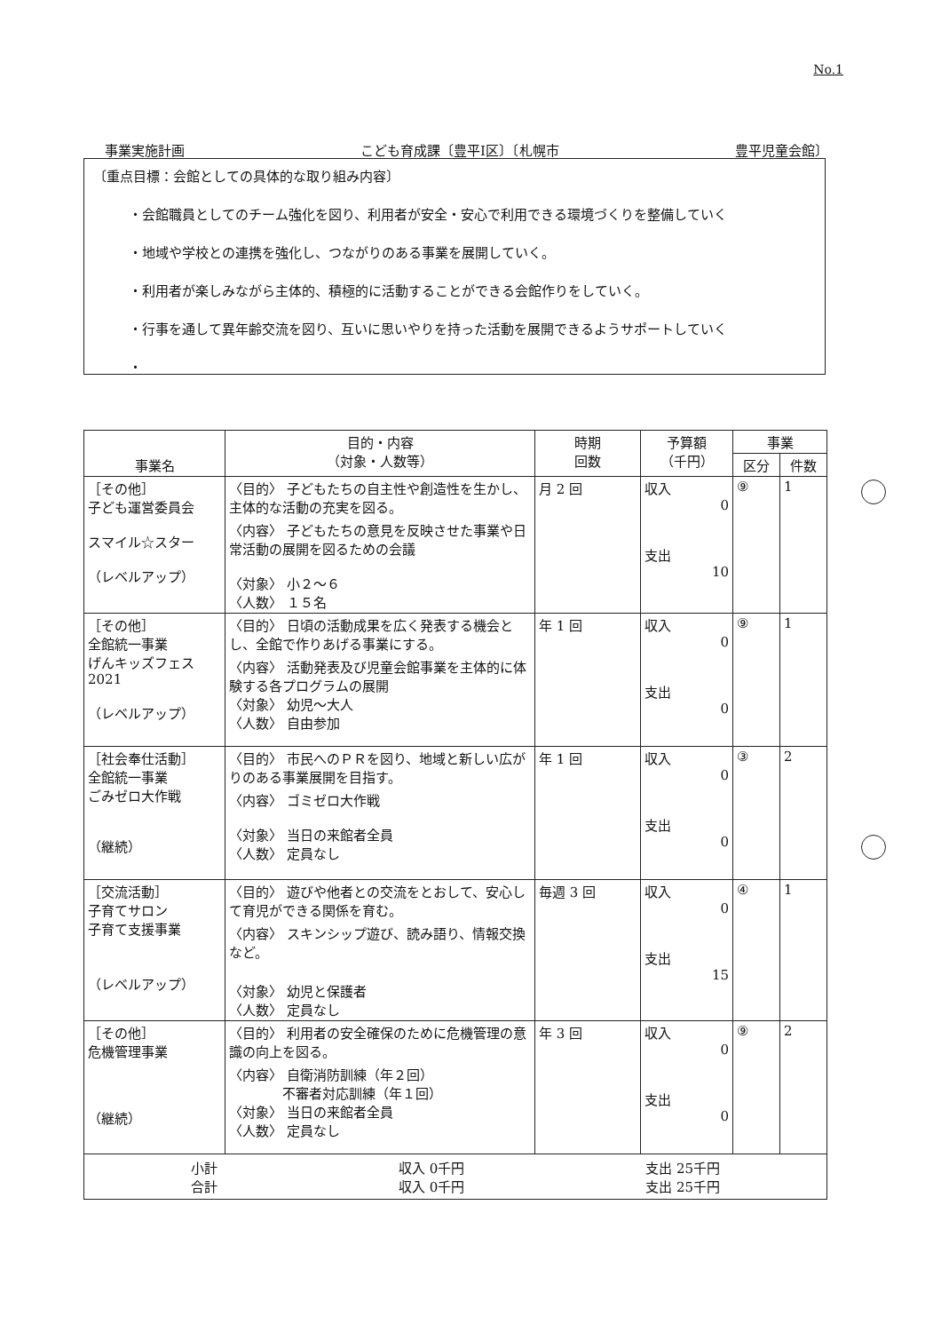No.1
事業実施計画 こども育成課〔豊平Ⅰ区〕〔札幌市 豊平児童会館〕
〔重点目標：会館としての具体的な取り組み内容〕
・会館職員としてのチーム強化を図り、利用者が安全・安心で利用できる環境づくりを整備していく
・地域や学校との連携を強化し、つながりのある事業を展開していく。
・利用者が楽しみながら主体的、積極的に活動することができる会館作りをしていく。
・行事を通して異年齢交流を図り、互いに思いやりを持った活動を展開できるようサポートしていく
・
| 事業名 | 目的・内容 （対象・人数等） | 時期 回数 | 予算額 （千円） | 事業 | |
| --- | --- | --- | --- | --- | --- |
| | | | | 区分 | 件数 |
| ［その他］ 子ども運営委員会 スマイル☆スター （レベルアップ） | 〈目的〉 子どもたちの自主性や創造性を生かし、主体的な活動の充実を図る。 〈内容〉 子どもたちの意見を反映させた事業や日常活動の展開を図るための会議 〈対象〉 小２～６ 〈人数〉 １５名 | 月 2 回 | 収入 0 支出 10 | ⑨ | 1 |
| ［その他］ 全館統一事業 げんキッズフェス 2021 （レベルアップ） | 〈目的〉 日頃の活動成果を広く発表する機会とし、全館で作りあげる事業にする。 〈内容〉 活動発表及び児童会館事業を主体的に体験する各プログラムの展開 〈対象〉 幼児～大人 〈人数〉 自由参加 | 年 1 回 | 収入 0 支出 0 | ⑨ | 1 |
| ［社会奉仕活動］ 全館統一事業 ごみゼロ大作戦 （継続） | 〈目的〉 市民へのＰＲを図り、地域と新しい広がりのある事業展開を目指す。 〈内容〉 ゴミゼロ大作戦 〈対象〉 当日の来館者全員 〈人数〉 定員なし | 年 1 回 | 収入 0 支出 0 | ③ | 2 |
| ［交流活動］ 子育てサロン 子育て支援事業 （レベルアップ） | 〈目的〉 遊びや他者との交流をとおして、安心して育児ができる関係を育む。 〈内容〉 スキンシップ遊び、読み語り、情報交換など。 〈対象〉 幼児と保護者 〈人数〉 定員なし | 毎週 3 回 | 収入 0 支出 15 | ④ | 1 |
| ［その他］ 危機管理事業 （継続） | 〈目的〉 利用者の安全確保のために危機管理の意識の向上を図る。 〈内容〉 自衛消防訓練（年２回） 不審者対応訓練（年１回） 〈対象〉 当日の来館者全員 〈人数〉 定員なし | 年 3 回 | 収入 0 支出 0 | ⑨ | 2 |
| 小計 収入 0千円 支出 25千円 合計 収入 0千円 支出 25千円 | | | | | |